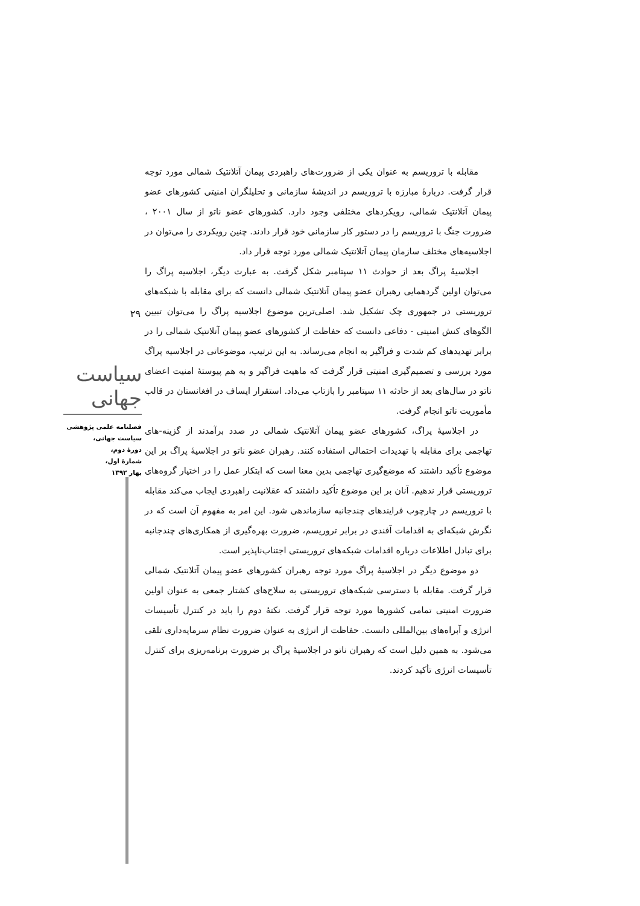۲۹
سیاست جهانی
فصلنامه علمی پژوهشی
سیاست جهانی،
دورهٔ دوم،
شمارهٔ اول،
بهار ۱۳۹۲
مقابله با تروریسم به عنوان یکی از ضرورت‌های راهبردی پیمان آتلانتیک شمالی مورد توجه قرار گرفت. دربارهٔ مبارزه با تروریسم در اندیشهٔ سازمانی و تحلیلگران امنیتی کشورهای عضو پیمان آتلانتیک شمالی، رویکردهای مختلفی وجود دارد. کشورهای عضو ناتو از سال ۲۰۰۱ ، ضرورت جنگ با تروریسم را در دستور کار سازمانی خود قرار دادند. چنین رویکردی را می‌توان در اجلاسیه‌های مختلف سازمان پیمان آتلانتیک شمالی مورد توجه قرار داد.
اجلاسیهٔ پراگ بعد از حوادث ۱۱ سپتامبر شکل گرفت. به عبارت دیگر، اجلاسیه پراگ را می‌توان اولین گردهمایی رهبران عضو پیمان آتلانتیک شمالی دانست که برای مقابله با شبکه‌های تروریستی در جمهوری چک تشکیل شد. اصلی‌ترین موضوع اجلاسیه پراگ را می‌توان تبیین الگوهای کنش امنیتی - دفاعی دانست که حفاظت از کشورهای عضو پیمان آتلانتیک شمالی را در برابر تهدیدهای کم شدت و فراگیر به انجام می‌رساند. به این ترتیب، موضوعاتی در اجلاسیه پراگ مورد بررسی و تصمیم‌گیری امنیتی قرار گرفت که ماهیت فراگیر و به هم پیوستهٔ امنیت اعضای ناتو در سال‌های بعد از حادثه ۱۱ سپتامبر را بازتاب می‌داد. استقرار ایساف در افغانستان در قالب مأموریت ناتو انجام گرفت.
در اجلاسیهٔ پراگ، کشورهای عضو پیمان آتلانتیک شمالی در صدد برآمدند از گزینه-های تهاجمی برای مقابله با تهدیدات احتمالی استفاده کنند. رهبران عضو ناتو در اجلاسیهٔ پراگ بر این موضوع تأکید داشتند که موضع‌گیری تهاجمی بدین معنا است که ابتکار عمل را در اختیار گروه‌های تروریستی قرار ندهیم. آنان بر این موضوع تأکید داشتند که عقلانیت راهبردی ایجاب می‌کند مقابله با تروریسم در چارچوب فرایندهای چندجانبه سازماندهی شود. این امر به مفهوم آن است که در نگرش شبکه‌ای به اقدامات آفندی در برابر تروریسم، ضرورت بهره‌گیری از همکاری‌های چندجانبه برای تبادل اطلاعات درباره اقدامات شبکه‌های تروریستی اجتناب‌ناپذیر است.
دو موضوع دیگر در اجلاسیهٔ پراگ مورد توجه رهبران کشورهای عضو پیمان آتلانتیک شمالی قرار گرفت. مقابله با دسترسی شبکه‌های تروریستی به سلاح‌های کشتار جمعی به عنوان اولین ضرورت امنیتی تمامی کشورها مورد توجه قرار گرفت. نکتهٔ دوم را باید در کنترل تأسیسات انرژی و آبراه‌های بین‌المللی دانست. حفاظت از انرژی به عنوان ضرورت نظام سرمایه‌داری تلقی می‌شود. به همین دلیل است که رهبران ناتو در اجلاسیهٔ پراگ بر ضرورت برنامه‌ریزی برای کنترل تأسیسات انرژی تأکید کردند.